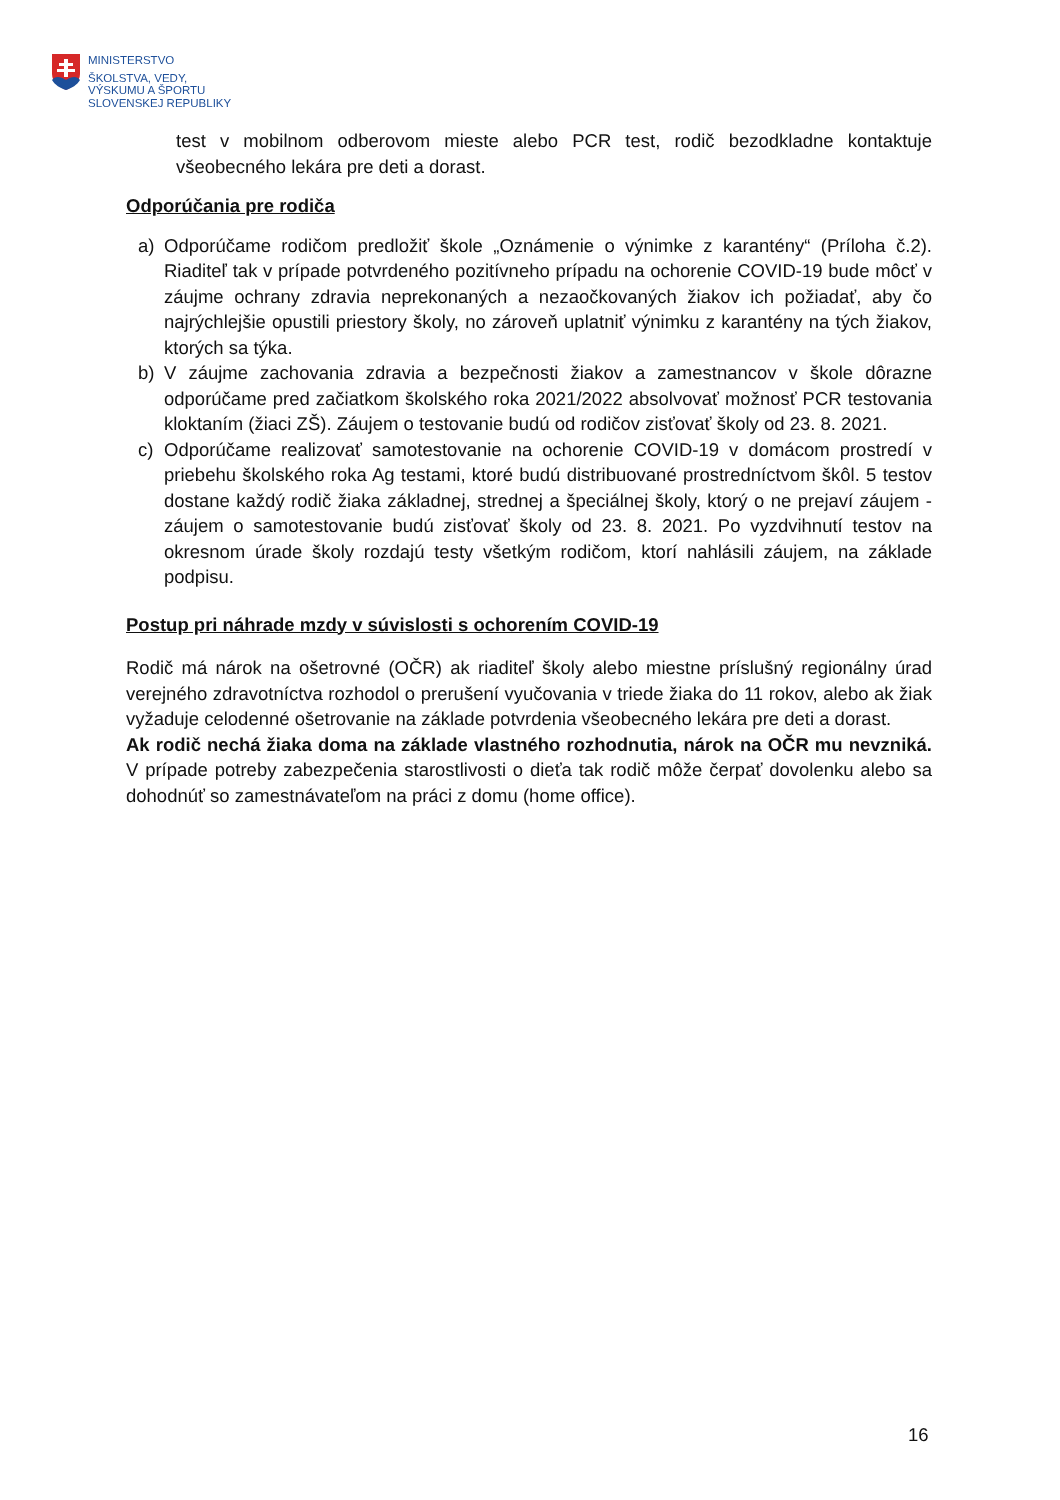MINISTERSTVO
ŠKOLSTVA, VEDY,
VÝSKUMU A ŠPORTU
SLOVENSKEJ REPUBLIKY
test v mobilnom odberovom mieste alebo PCR test, rodič bezodkladne kontaktuje všeobecného lekára pre deti a dorast.
Odporúčania pre rodiča
a) Odporúčame rodičom predložiť škole „Oznámenie o výnimke z karantény“ (Príloha č.2). Riaditeľ tak v prípade potvrdeného pozitívneho prípadu na ochorenie COVID-19 bude môcť v záujme ochrany zdravia neprekonaných a nezaočkovaných žiakov ich požiadať, aby čo najrýchlejšie opustili priestory školy, no zároveň uplatniť výnimku z karantény na tých žiakov, ktorých sa týka.
b) V záujme zachovania zdravia a bezpečnosti žiakov a zamestnancov v škole dôrazne odporúčame pred začiatkom školského roka 2021/2022 absolvovať možnosť PCR testovania kloktaním (žiaci ZŠ). Záujem o testovanie budú od rodičov zisťovať školy od 23. 8. 2021.
c) Odporúčame realizovať samotestovanie na ochorenie COVID-19 v domácom prostredí v priebehu školského roka Ag testami, ktoré budú distribuované prostredníctvom škôl. 5 testov dostane každý rodič žiaka základnej, strednej a špeciálnej školy, ktorý o ne prejaví záujem - záujem o samotestovanie budú zisťovať školy od 23. 8. 2021. Po vyzdvihnutí testov na okresnom úrade školy rozdajú testy všetkým rodičom, ktorí nahlásili záujem, na základe podpisu.
Postup pri náhrade mzdy v súvislosti s ochorením COVID-19
Rodič má nárok na ošetrovné (OČR) ak riaditeľ školy alebo miestne príslušný regionálny úrad verejného zdravotníctva rozhodol o prerušení vyučovania v triede žiaka do 11 rokov, alebo ak žiak vyžaduje celodenné ošetrovanie na základe potvrdenia všeobecného lekára pre deti a dorast.
Ak rodič nechá žiaka doma na základe vlastného rozhodnutia, nárok na OČR mu nevzniká. V prípade potreby zabezpečenia starostlivosti o dieťa tak rodič môže čerpať dovolenku alebo sa dohodnúť so zamestnávateľom na práci z domu (home office).
16